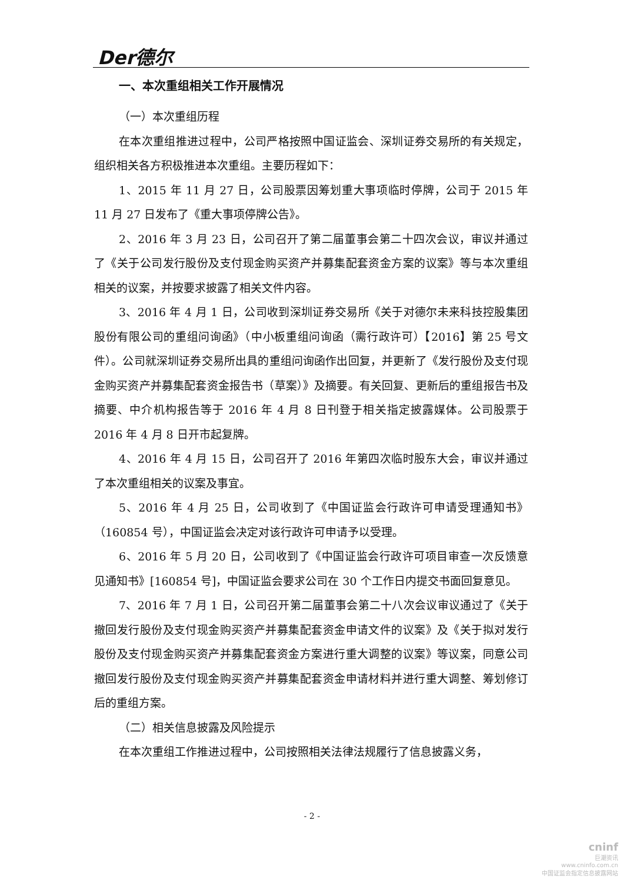Der德尔
一、本次重组相关工作开展情况
（一）本次重组历程
在本次重组推进过程中，公司严格按照中国证监会、深圳证券交易所的有关规定，组织相关各方积极推进本次重组。主要历程如下：
1、2015 年 11 月 27 日，公司股票因筹划重大事项临时停牌，公司于 2015 年 11 月 27 日发布了《重大事项停牌公告》。
2、2016 年 3 月 23 日，公司召开了第二届董事会第二十四次会议，审议并通过了《关于公司发行股份及支付现金购买资产并募集配套资金方案的议案》等与本次重组相关的议案，并按要求披露了相关文件内容。
3、2016 年 4 月 1 日，公司收到深圳证券交易所《关于对德尔未来科技控股集团股份有限公司的重组问询函》（中小板重组问询函（需行政许可）【2016】第 25 号文件）。公司就深圳证券交易所出具的重组问询函作出回复，并更新了《发行股份及支付现金购买资产并募集配套资金报告书（草案）》及摘要。有关回复、更新后的重组报告书及摘要、中介机构报告等于 2016 年 4 月 8 日刊登于相关指定披露媒体。公司股票于 2016 年 4 月 8 日开市起复牌。
4、2016 年 4 月 15 日，公司召开了 2016 年第四次临时股东大会，审议并通过了本次重组相关的议案及事宜。
5、2016 年 4 月 25 日，公司收到了《中国证监会行政许可申请受理通知书》（160854 号），中国证监会决定对该行政许可申请予以受理。
6、2016 年 5 月 20 日，公司收到了《中国证监会行政许可项目审查一次反馈意见通知书》[160854 号]，中国证监会要求公司在 30 个工作日内提交书面回复意见。
7、2016 年 7 月 1 日，公司召开第二届董事会第二十八次会议审议通过了《关于撤回发行股份及支付现金购买资产并募集配套资金申请文件的议案》及《关于拟对发行股份及支付现金购买资产并募集配套资金方案进行重大调整的议案》等议案，同意公司撤回发行股份及支付现金购买资产并募集配套资金申请材料并进行重大调整、筹划修订后的重组方案。
（二）相关信息披露及风险提示
在本次重组工作推进过程中，公司按照相关法律法规履行了信息披露义务，
- 2 -
cninf
巨潮资讯
www.cninfo.com.cn
中国证监会指定信息披露网站